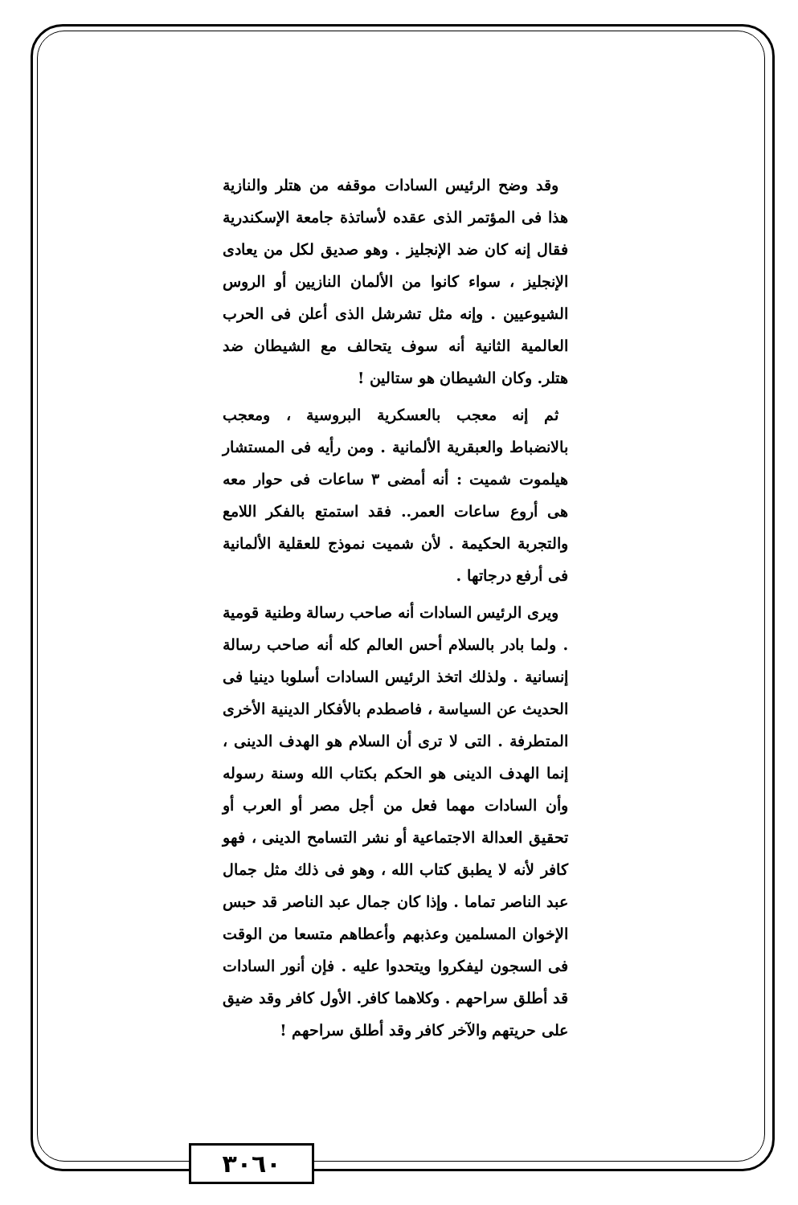وقد وضح الرئيس السادات موقفه من هتلر والنازية هذا فى المؤتمر الذى عقده لأساتذة جامعة الإسكندرية فقال إنه كان ضد الإنجليز . وهو صديق لكل من يعادى الإنجليز ، سواء كانوا من الألمان النازيين أو الروس الشيوعيين . وإنه مثل تشرشل الذى أعلن فى الحرب العالمية الثانية أنه سوف يتحالف مع الشيطان ضد هتلر. وكان الشيطان هو ستالين !
ثم إنه معجب بالعسكرية البروسية ، ومعجب بالانضباط والعبقرية الألمانية . ومن رأيه فى المستشار هيلموت شميت : أنه أمضى ٣ ساعات فى حوار معه هى أروع ساعات العمر.. فقد استمتع بالفكر اللامع والتجربة الحكيمة . لأن شميت نموذج للعقلية الألمانية فى أرفع درجاتها .
ويرى الرئيس السادات أنه صاحب رسالة وطنية قومية . ولما بادر بالسلام أحس العالم كله أنه صاحب رسالة إنسانية . ولذلك اتخذ الرئيس السادات أسلوبا دينيا فى الحديث عن السياسة ، فاصطدم بالأفكار الدينية الأخرى المتطرفة . التى لا ترى أن السلام هو الهدف الدينى ، إنما الهدف الدينى هو الحكم بكتاب الله وسنة رسوله وأن السادات مهما فعل من أجل مصر أو العرب أو تحقيق العدالة الاجتماعية أو نشر التسامح الدينى ، فهو كافر لأنه لا يطبق كتاب الله ، وهو فى ذلك مثل جمال عبد الناصر تماما . وإذا كان جمال عبد الناصر قد حبس الإخوان المسلمين وعذبهم وأعطاهم متسعا من الوقت فى السجون ليفكروا ويتحدوا عليه . فإن أنور السادات قد أطلق سراحهم . وكلاهما كافر. الأول كافر وقد ضيق على حريتهم والآخر كافر وقد أطلق سراحهم !
٣٠٦٠